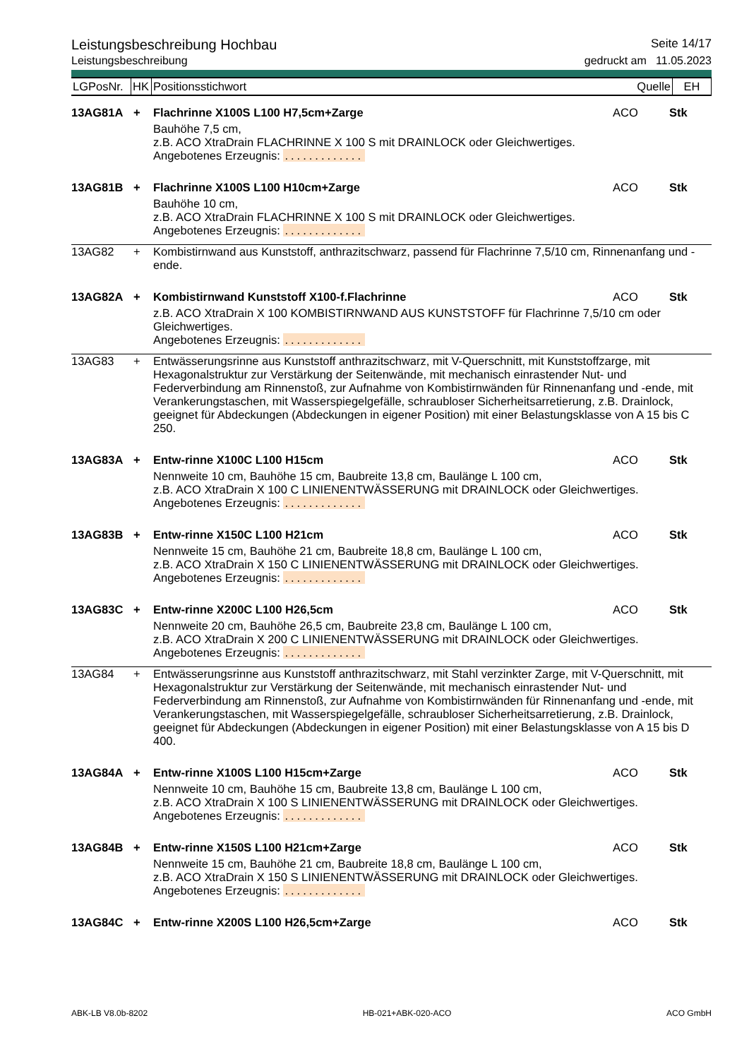Leistungsbeschreibung Hochbau Seite 14/17
Leistungsbeschreibung gedruckt am 11.05.2023
| LGPosNr. | HK | Positionsstichwort | Quelle | EH |
| 13AG81A | + | Flachrinne X100S L100 H7,5cm+Zarge | ACO | Stk |
| | | Bauhöhe 7,5 cm, z.B. ACO XtraDrain FLACHRINNE X 100 S mit DRAINLOCK oder Gleichwertiges. Angebotenes Erzeugnis: ............. | | |
| 13AG81B | + | Flachrinne X100S L100 H10cm+Zarge | ACO | Stk |
| | | Bauhöhe 10 cm, z.B. ACO XtraDrain FLACHRINNE X 100 S mit DRAINLOCK oder Gleichwertiges. Angebotenes Erzeugnis: ............. | | |
| 13AG82 | + | Kombistirnwand aus Kunststoff, anthrazitschwarz, passend für Flachrinne 7,5/10 cm, Rinnenanfang und -ende. | | |
| 13AG82A | + | Kombistirnwand Kunststoff X100-f.Flachrinne | ACO | Stk |
| | | z.B. ACO XtraDrain X 100 KOMBISTIRNWAND AUS KUNSTSTOFF für Flachrinne 7,5/10 cm oder Gleichwertiges. Angebotenes Erzeugnis: ............. | | |
| 13AG83 | + | Entwässerungsrinne aus Kunststoff anthrazitschwarz, mit V-Querschnitt, mit Kunststoffzarge, mit Hexagonalstruktur zur Verstärkung der Seitenwände, mit mechanisch einrastender Nut- und Federverbindung am Rinnenstoß, zur Aufnahme von Kombistirnwänden für Rinnenanfang und -ende, mit Verankerungstaschen, mit Wasserspiegelgefälle, schraubloser Sicherheitsarretierung, z.B. Drainlock, geeignet für Abdeckungen (Abdeckungen in eigener Position) mit einer Belastungsklasse von A 15 bis C 250. | | |
| 13AG83A | + | Entw-rinne X100C L100 H15cm | ACO | Stk |
| | | Nennweite 10 cm, Bauhöhe 15 cm, Baubreite 13,8 cm, Baulänge L 100 cm, z.B. ACO XtraDrain X 100 C LINIENENTWÄSSERUNG mit DRAINLOCK oder Gleichwertiges. Angebotenes Erzeugnis: ............. | | |
| 13AG83B | + | Entw-rinne X150C L100 H21cm | ACO | Stk |
| | | Nennweite 15 cm, Bauhöhe 21 cm, Baubreite 18,8 cm, Baulänge L 100 cm, z.B. ACO XtraDrain X 150 C LINIENENTWÄSSERUNG mit DRAINLOCK oder Gleichwertiges. Angebotenes Erzeugnis: ............. | | |
| 13AG83C | + | Entw-rinne X200C L100 H26,5cm | ACO | Stk |
| | | Nennweite 20 cm, Bauhöhe 26,5 cm, Baubreite 23,8 cm, Baulänge L 100 cm, z.B. ACO XtraDrain X 200 C LINIENENTWÄSSERUNG mit DRAINLOCK oder Gleichwertiges. Angebotenes Erzeugnis: ............. | | |
| 13AG84 | + | Entwässerungsrinne aus Kunststoff anthrazitschwarz, mit Stahl verzinkter Zarge, mit V-Querschnitt, mit Hexagonalstruktur zur Verstärkung der Seitenwände, mit mechanisch einrastender Nut- und Federverbindung am Rinnenstoß, zur Aufnahme von Kombistirnwänden für Rinnenanfang und -ende, mit Verankerungstaschen, mit Wasserspiegelgefälle, schraubloser Sicherheitsarretierung, z.B. Drainlock, geeignet für Abdeckungen (Abdeckungen in eigener Position) mit einer Belastungsklasse von A 15 bis D 400. | | |
| 13AG84A | + | Entw-rinne X100S L100 H15cm+Zarge | ACO | Stk |
| | | Nennweite 10 cm, Bauhöhe 15 cm, Baubreite 13,8 cm, Baulänge L 100 cm, z.B. ACO XtraDrain X 100 S LINIENENTWÄSSERUNG mit DRAINLOCK oder Gleichwertiges. Angebotenes Erzeugnis: ............. | | |
| 13AG84B | + | Entw-rinne X150S L100 H21cm+Zarge | ACO | Stk |
| | | Nennweite 15 cm, Bauhöhe 21 cm, Baubreite 18,8 cm, Baulänge L 100 cm, z.B. ACO XtraDrain X 150 S LINIENENTWÄSSERUNG mit DRAINLOCK oder Gleichwertiges. Angebotenes Erzeugnis: ............. | | |
| 13AG84C | + | Entw-rinne X200S L100 H26,5cm+Zarge | ACO | Stk |
ABK-LB V8.0b-8202 HB-021+ABK-020-ACO ACO GmbH